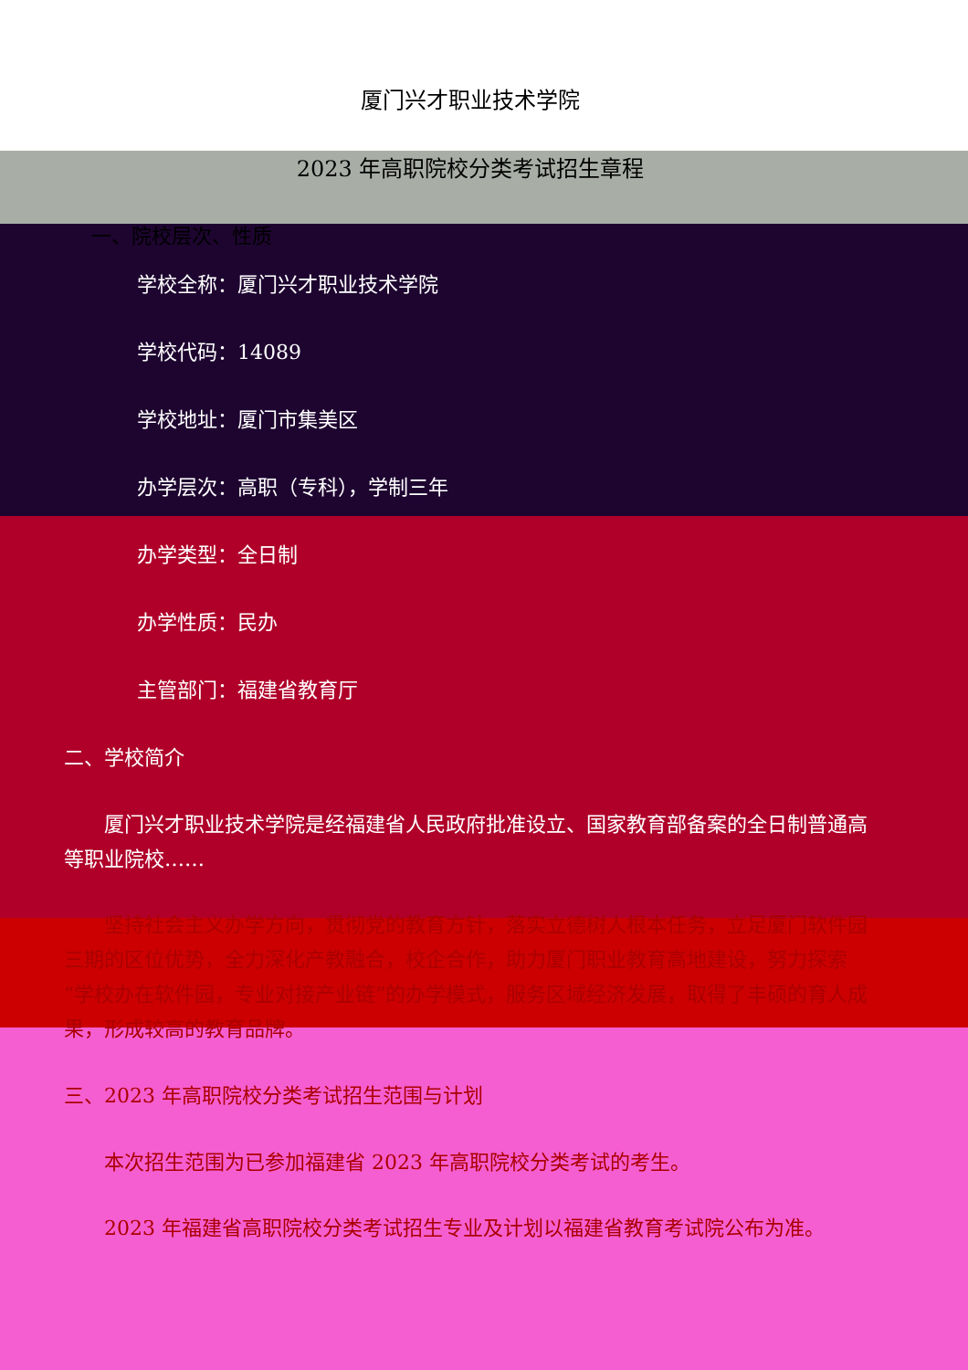厦门兴才职业技术学院
2023 年高职院校分类考试招生章程
一、院校层次、性质
学校全称：厦门兴才职业技术学院
学校代码：14089
学校地址：厦门市集美区
办学层次：高职（专科），学制三年
办学类型：全日制
办学性质：民办
主管部门：福建省教育厅
二、学校简介
厦门兴才职业技术学院是经福建省人民政府批准设立、国家教育部备案的全日制普通高等职业院校……
坚持社会主义办学方向，贯彻党的教育方针，落实立德树人根本任务，立足厦门软件园三期的区位优势，全力深化产教融合，校企合作，助力厦门职业教育高地建设，努力探索“学校办在软件园，专业对接产业链”的办学模式，服务区域经济发展，取得了丰硕的育人成果，形成较高的教育品牌。
三、2023 年高职院校分类考试招生范围与计划
本次招生范围为已参加福建省 2023 年高职院校分类考试的考生。
2023 年福建省高职院校分类考试招生专业及计划以福建省教育考试院公布为准。